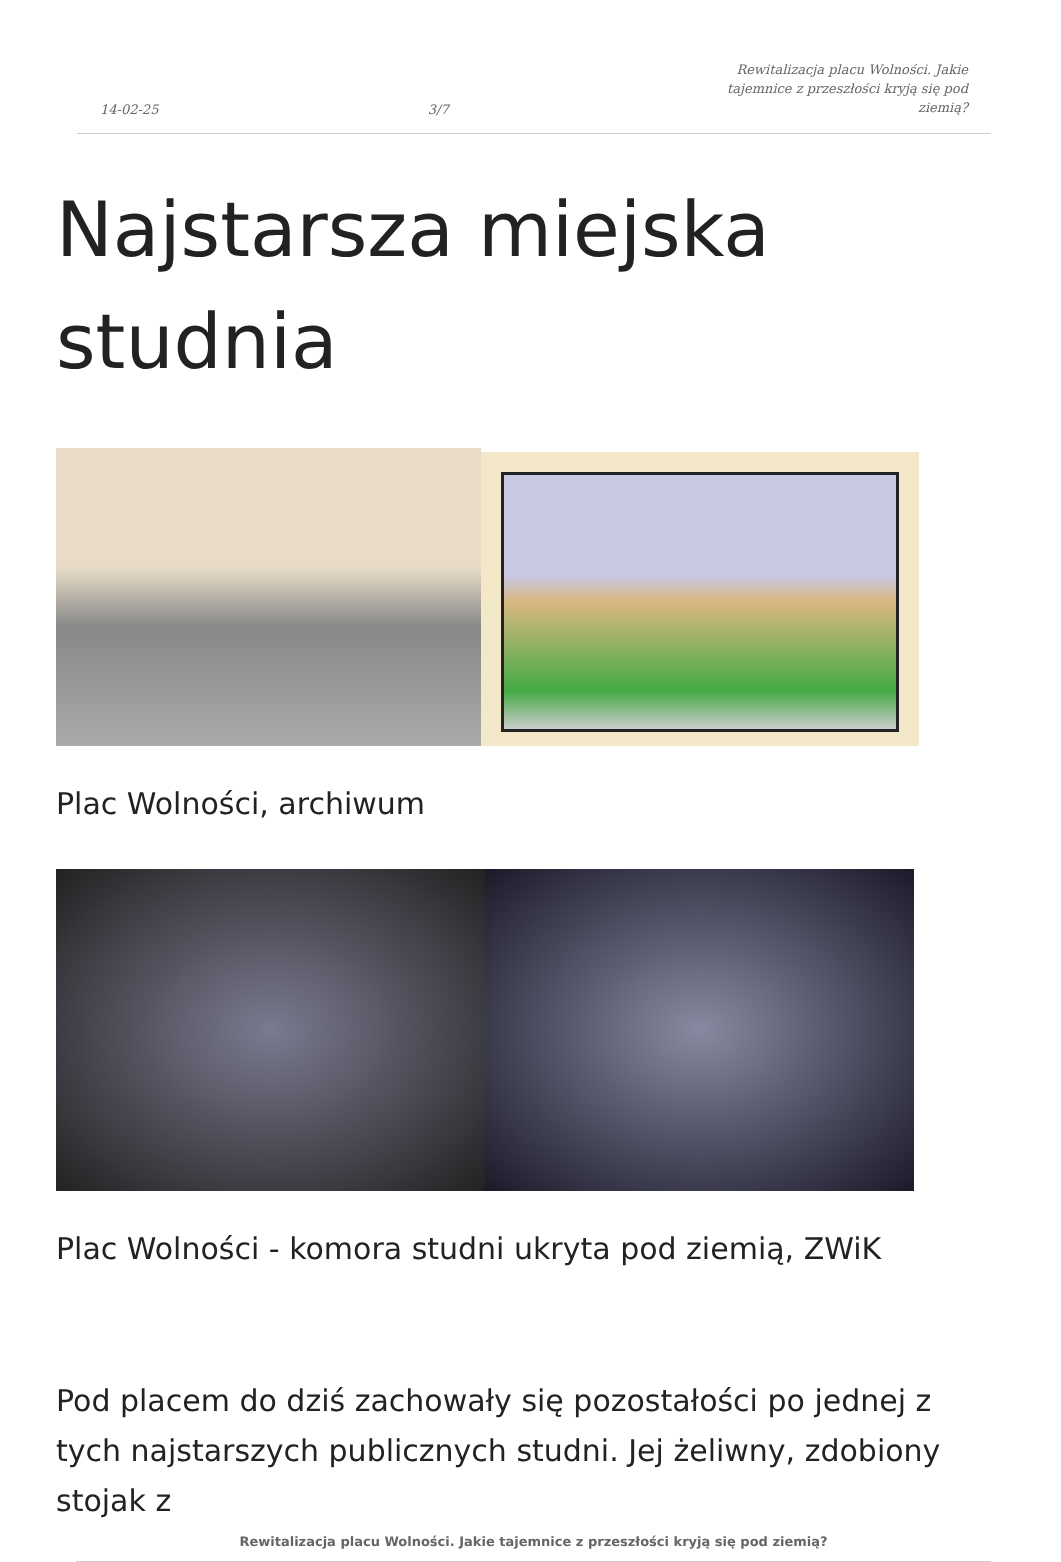14-02-25 3/7 Rewitalizacja placu Wolności. Jakie tajemnice z przeszłości kryją się pod ziemią?
Najstarsza miejska studnia
Plac Wolności, archiwum
Plac Wolności - komora studni ukryta pod ziemią, ZWiK
Pod placem do dziś zachowały się pozostałości po jednej z tych najstarszych publicznych studni. Jej żeliwny, zdobiony stojak z
Rewitalizacja placu Wolności. Jakie tajemnice z przeszłości kryją się pod ziemią?